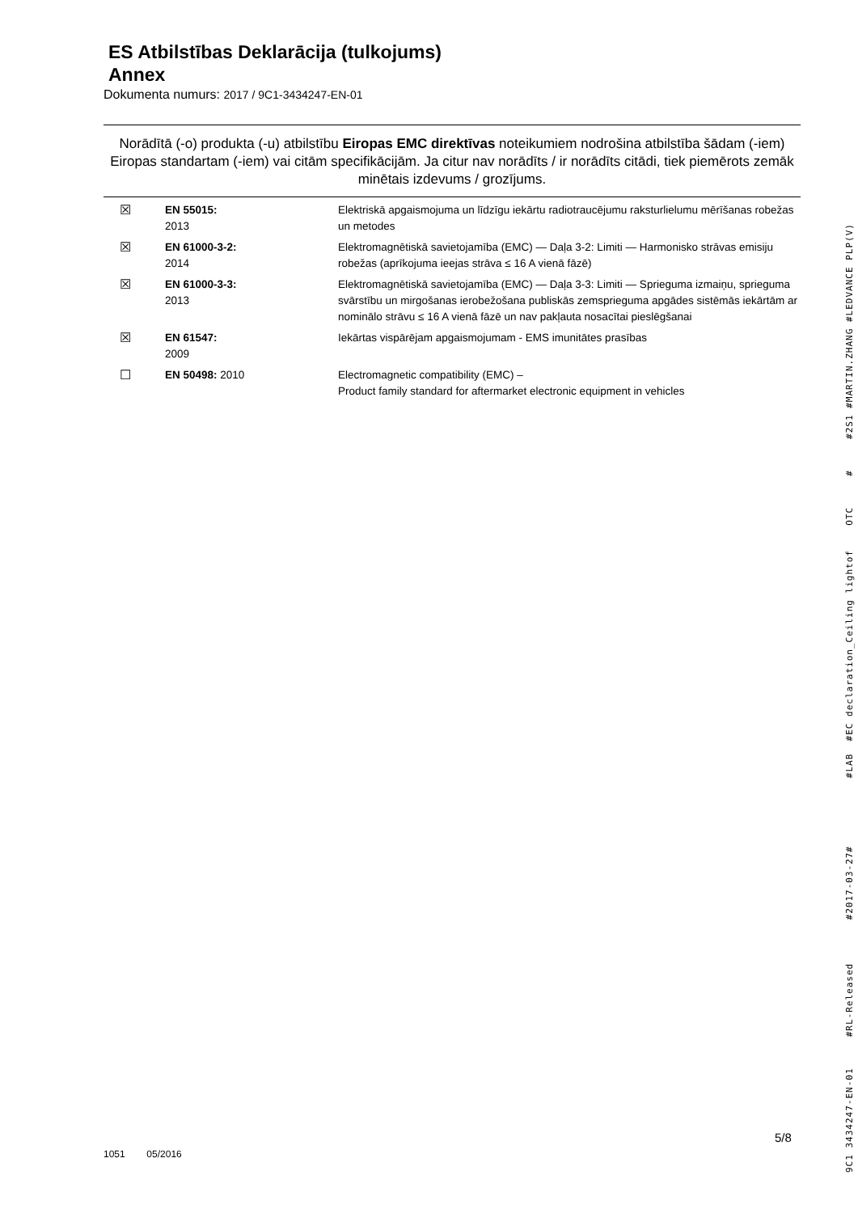ES Atbilstības Deklarācija (tulkojums)
Annex
Dokumenta numurs: 2017 / 9C1-3434247-EN-01
Norādītā (-o) produkta (-u) atbilstību Eiropas EMC direktīvas noteikumiem nodrošina atbilstība šādam (-iem) Eiropas standartam (-iem) vai citām specifikācijām. Ja citur nav norādīts / ir norādīts citādi, tiek piemērots zemāk minētais izdevums / grozījums.
| ☒ | EN 55015: 2013 | Elektriskā apgaismojuma un līdzīgu iekārtu radiotraucējumu raksturlielumu mērīšanas robežas un metodes |
| ☒ | EN 61000-3-2: 2014 | Elektromagnētiskā savietojamība (EMC) — Daļa 3-2: Limiti — Harmonisko strāvas emisiju robežas (aprīkojuma ieejas strāva ≤ 16 A vienā fāzē) |
| ☒ | EN 61000-3-3: 2013 | Elektromagnētiskā savietojamība (EMC) — Daļa 3-3: Limiti — Sprieguma izmaiņu, sprieguma svārstību un mirgošanas ierobežošana publiskās zemsprieguma apgādes sistēmās iekārtām ar nominālo strāvu ≤ 16 A vienā fāzē un nav pakļauta nosacītai pieslēgšanai |
| ☒ | EN 61547: 2009 | Iekārtas vispārējam apgaismojumam - EMS imunitātes prasības |
| ☐ | EN 50498: 2010 | Electromagnetic compatibility (EMC) – Product family standard for aftermarket electronic equipment in vehicles |
9C1 3434247-EN-01 #RL-Released #2017-03-27# #LAB #EC declaration_Ceiling lightof OTC # #2S1 #MARTIN.ZHANG #LEDVANCE PLP(V)
5/8
1051 05/2016